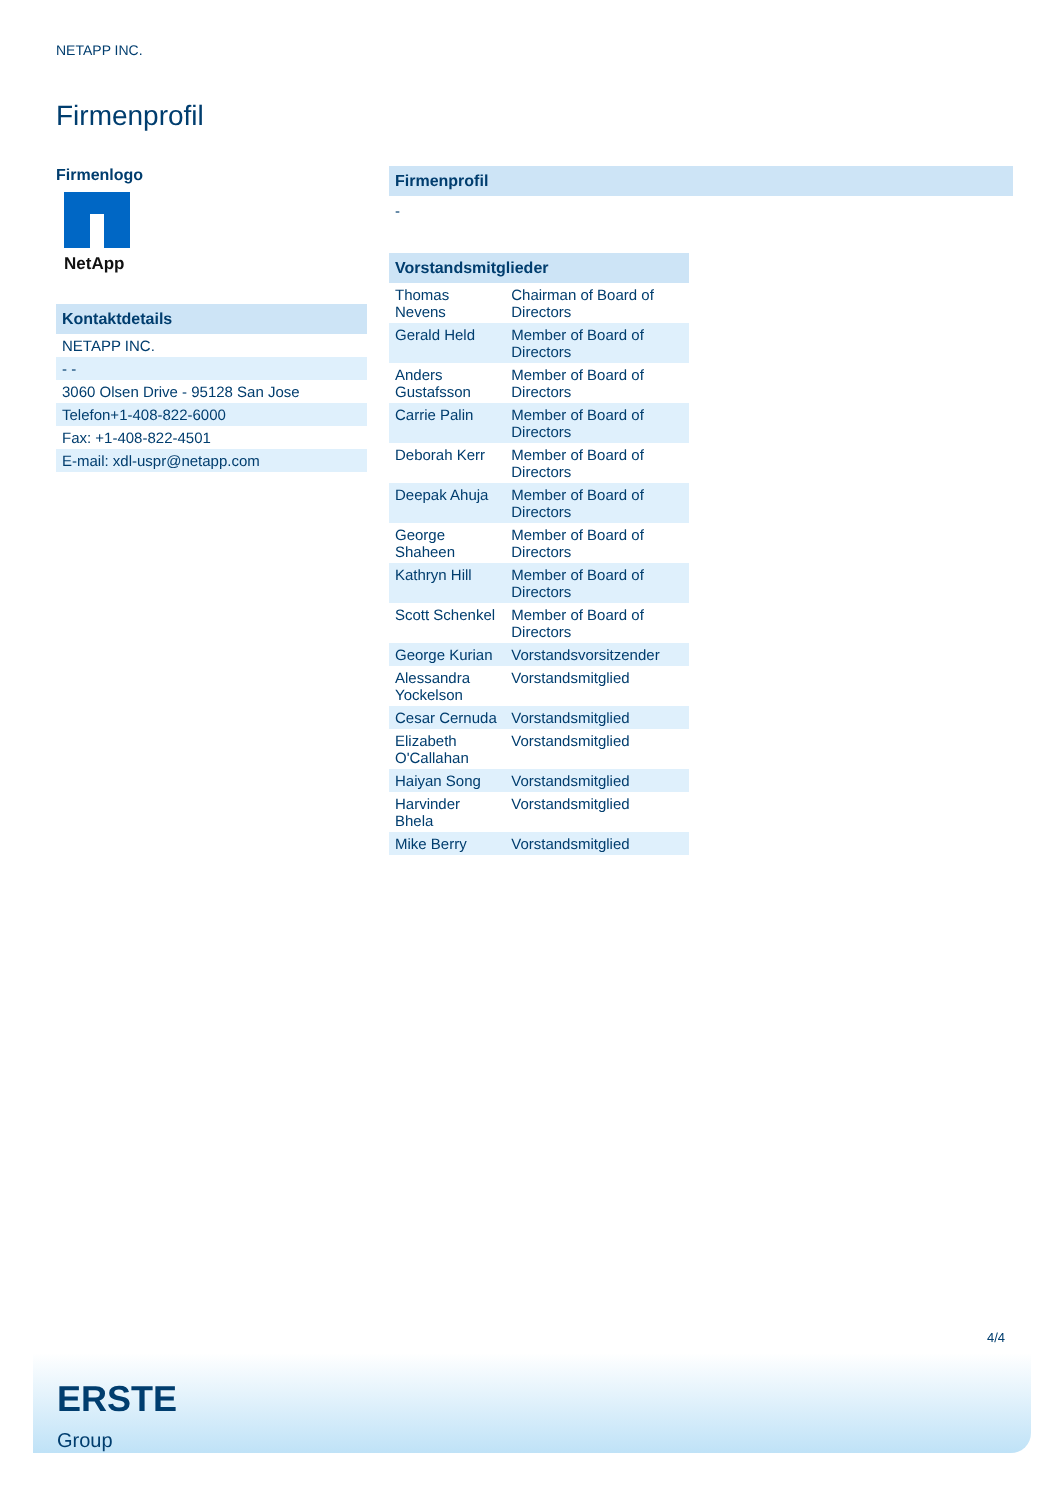NETAPP INC.
Firmenprofil
Firmenlogo
NetApp
Kontaktdetails
| NETAPP INC. |
| - - |
| 3060 Olsen Drive - 95128 San Jose |
| Telefon+1-408-822-6000 |
| Fax: +1-408-822-4501 |
| E-mail: xdl-uspr@netapp.com |
Firmenprofil
-
Vorstandsmitglieder
| Thomas Nevens | Chairman of Board of Directors |
| Gerald Held | Member of Board of Directors |
| Anders Gustafsson | Member of Board of Directors |
| Carrie Palin | Member of Board of Directors |
| Deborah Kerr | Member of Board of Directors |
| Deepak Ahuja | Member of Board of Directors |
| George Shaheen | Member of Board of Directors |
| Kathryn Hill | Member of Board of Directors |
| Scott Schenkel | Member of Board of Directors |
| George Kurian | Vorstandsvorsitzender |
| Alessandra Yockelson | Vorstandsmitglied |
| Cesar Cernuda | Vorstandsmitglied |
| Elizabeth O'Callahan | Vorstandsmitglied |
| Haiyan Song | Vorstandsmitglied |
| Harvinder Bhela | Vorstandsmitglied |
| Mike Berry | Vorstandsmitglied |
4/4
ERSTE
Group